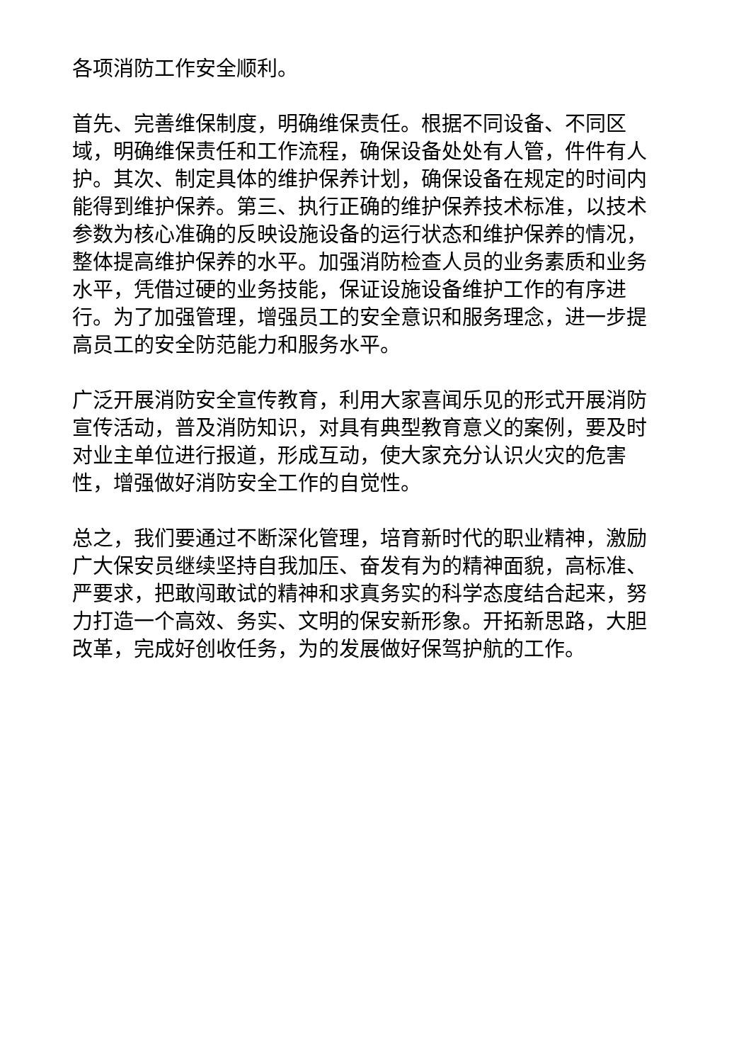各项消防工作安全顺利。
首先、完善维保制度，明确维保责任。根据不同设备、不同区域，明确维保责任和工作流程，确保设备处处有人管，件件有人护。其次、制定具体的维护保养计划，确保设备在规定的时间内能得到维护保养。第三、执行正确的维护保养技术标准，以技术参数为核心准确的反映设施设备的运行状态和维护保养的情况，整体提高维护保养的水平。加强消防检查人员的业务素质和业务水平，凭借过硬的业务技能，保证设施设备维护工作的有序进行。为了加强管理，增强员工的安全意识和服务理念，进一步提高员工的安全防范能力和服务水平。
广泛开展消防安全宣传教育，利用大家喜闻乐见的形式开展消防宣传活动，普及消防知识，对具有典型教育意义的案例，要及时对业主单位进行报道，形成互动，使大家充分认识火灾的危害性，增强做好消防安全工作的自觉性。
总之，我们要通过不断深化管理，培育新时代的职业精神，激励广大保安员继续坚持自我加压、奋发有为的精神面貌，高标准、严要求，把敢闯敢试的精神和求真务实的科学态度结合起来，努力打造一个高效、务实、文明的保安新形象。开拓新思路，大胆改革，完成好创收任务，为的发展做好保驾护航的工作。